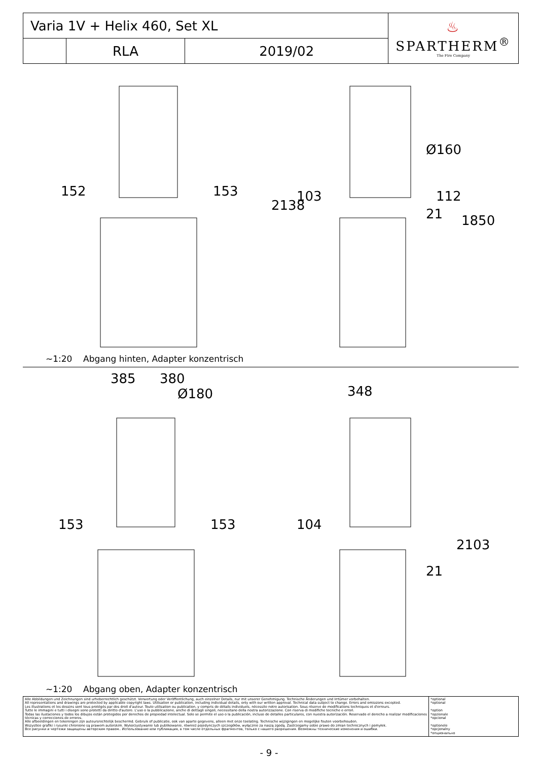| Varia 1V + Helix 460, Set XL | | | ♨ SPARTHERM<sup>®</sup> The Fire Company |
| | RLA | 2019/02 | |
152 153 103 112
21
Ø160
2138
1850
~1:20 Abgang hinten, Adapter konzentrisch
385 380
Ø180 348
153 153 104
21
2103
~1:20 Abgang oben, Adapter konzentrisch
| Alle Abbildungen und Zeichnungen sind urheberrechtlich geschützt. Verwertung oder Veröffentlichung, auch einzelner Details, nur mit unserer Genehmigung. Technische Änderungen und Irrtümer vorbehalten. All representations and drawings are protected by applicable copyright laws. Utilisation or publication, including individual details, only with our written approval. Technical data subject to change. Errors and omissions excepted. Les illustrations et les dessins sont tous protégés par des droit d'auteur. Toute utilisation ou publication, y compris de détails individuels, nécessite notre autorisation. Sous réserve de modifications techniques et d'erreurs. Tutte le immagini e tutti i disegni sono protetti da diritto d'autore. L'uso o la pubblicazione, anche di dettagli singoli, necessitano della nostra autorizzazione. Con riserva di modifiche tecniche e errori. Todas las ilustaciones y todos los dibujos están protegidos por derechos de propiedad intelectual. Solo se permite el uso o la publicación, incluso de detalles particulares, con nuestra autorización. Reservado el derecho a realizar modificaciones técnicas y correcciones de errores. Alle afbeeldingen en tekeningen zijn auteursrechtelijk beschermd. Gebruik of publicatie, ook van aparte gegevens, alleen met onze toelating. Technische wijzigingen en mogelijke fouten voorbehouden. Wszystkie grafiki i rysunki chronione są prawem autorskim. Wykorzystywanie lub publikowanie, również pojedynczych szczegółów, wyłącznie za naszą zgodą. Zastrzegamy sobie prawo do zmian technicznych i pomyłek. Все рисунки и чертежи защищены авторским правом.. Использование или публикация, в том числе отдельных фрагментов, только с нашего разрешения. Возможны технические изменения и ошибки. | *optional *optional *option *opzionale *opcional *optionele *opcjonalny *опционально |
- 9 -